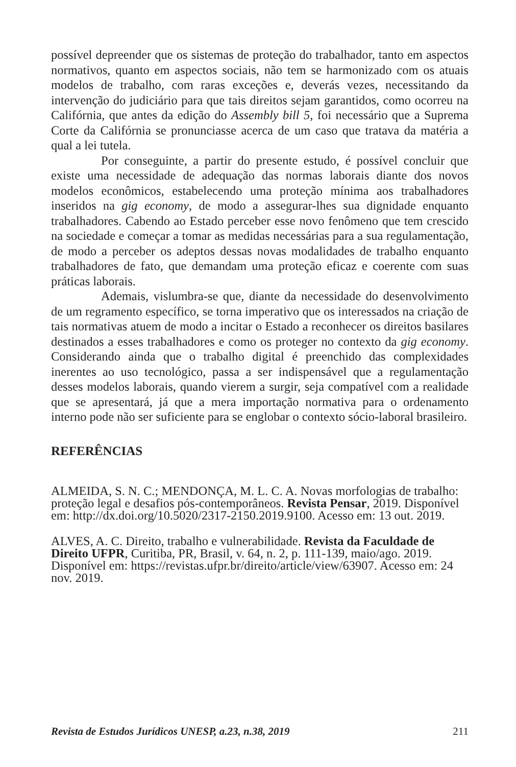possível depreender que os sistemas de proteção do trabalhador, tanto em aspectos normativos, quanto em aspectos sociais, não tem se harmonizado com os atuais modelos de trabalho, com raras exceções e, deverás vezes, necessitando da intervenção do judiciário para que tais direitos sejam garantidos, como ocorreu na Califórnia, que antes da edição do Assembly bill 5, foi necessário que a Suprema Corte da Califórnia se pronunciasse acerca de um caso que tratava da matéria a qual a lei tutela.
Por conseguinte, a partir do presente estudo, é possível concluir que existe uma necessidade de adequação das normas laborais diante dos novos modelos econômicos, estabelecendo uma proteção mínima aos trabalhadores inseridos na gig economy, de modo a assegurar-lhes sua dignidade enquanto trabalhadores. Cabendo ao Estado perceber esse novo fenômeno que tem crescido na sociedade e começar a tomar as medidas necessárias para a sua regulamentação, de modo a perceber os adeptos dessas novas modalidades de trabalho enquanto trabalhadores de fato, que demandam uma proteção eficaz e coerente com suas práticas laborais.
Ademais, vislumbra-se que, diante da necessidade do desenvolvimento de um regramento específico, se torna imperativo que os interessados na criação de tais normativas atuem de modo a incitar o Estado a reconhecer os direitos basilares destinados a esses trabalhadores e como os proteger no contexto da gig economy. Considerando ainda que o trabalho digital é preenchido das complexidades inerentes ao uso tecnológico, passa a ser indispensável que a regulamentação desses modelos laborais, quando vierem a surgir, seja compatível com a realidade que se apresentará, já que a mera importação normativa para o ordenamento interno pode não ser suficiente para se englobar o contexto sócio-laboral brasileiro.
REFERÊNCIAS
ALMEIDA, S. N. C.; MENDONÇA, M. L. C. A. Novas morfologias de trabalho: proteção legal e desafios pós-contemporâneos. Revista Pensar, 2019. Disponível em: http://dx.doi.org/10.5020/2317-2150.2019.9100. Acesso em: 13 out. 2019.
ALVES, A. C. Direito, trabalho e vulnerabilidade. Revista da Faculdade de Direito UFPR, Curitiba, PR, Brasil, v. 64, n. 2, p. 111-139, maio/ago. 2019. Disponível em: https://revistas.ufpr.br/direito/article/view/63907. Acesso em: 24 nov. 2019.
Revista de Estudos Jurídicos UNESP, a.23, n.38, 2019 211